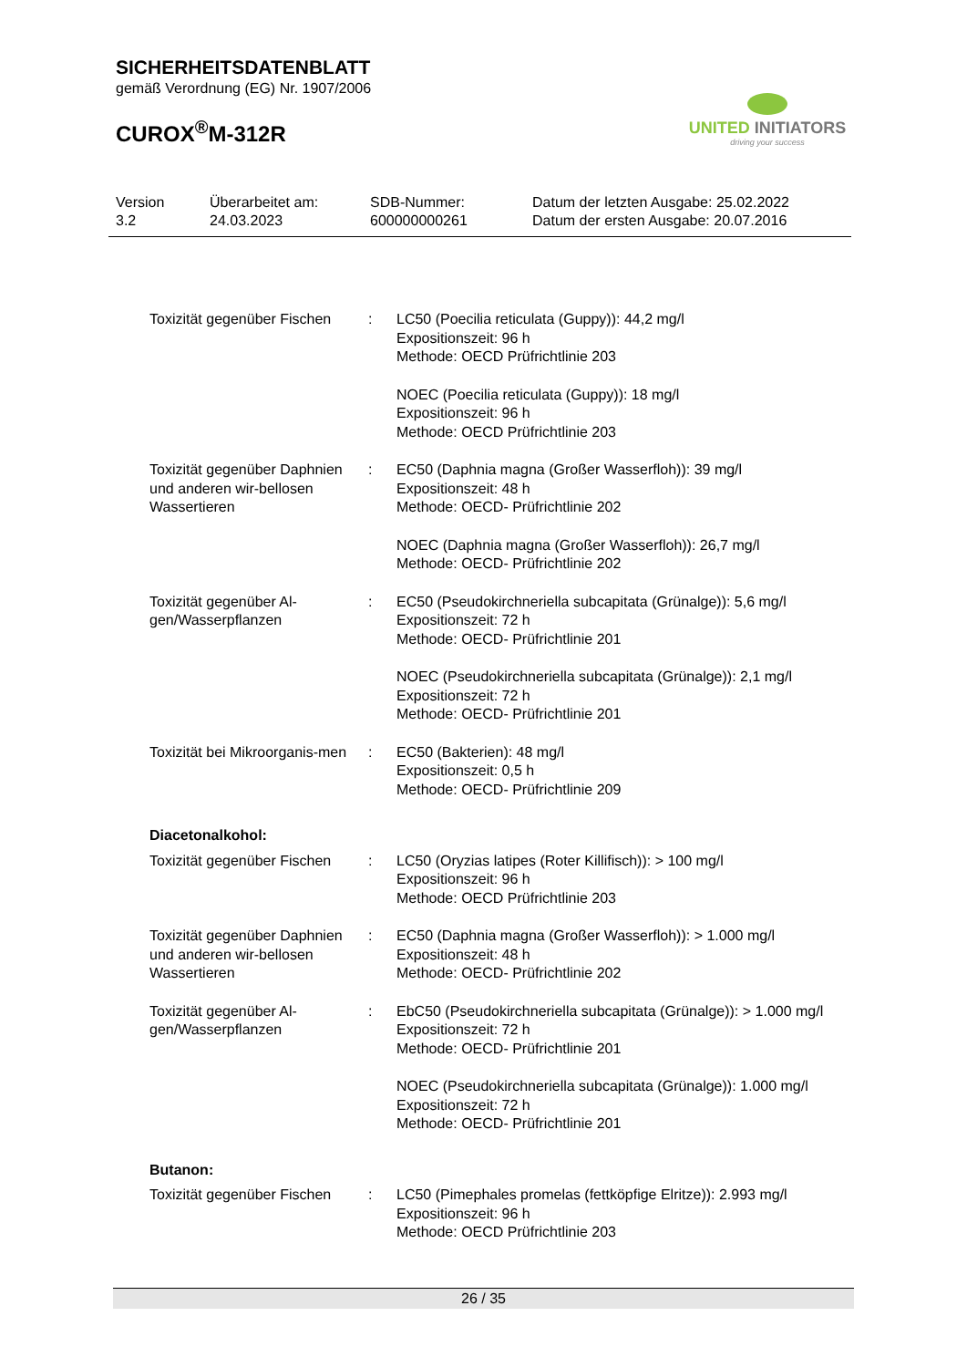SICHERHEITSDATENBLATT
gemäß Verordnung (EG) Nr. 1907/2006
CUROX<sup>®</sup>M-312R
UNITED INITIATORS
driving your success
Version
3.2
Überarbeitet am:
24.03.2023
SDB-Nummer:
600000000261
Datum der letzten Ausgabe: 25.02.2022
Datum der ersten Ausgabe: 20.07.2016
Toxizität gegenüber Fischen
: LC50 (Poecilia reticulata (Guppy)): 44,2 mg/l
Expositionszeit: 96 h
Methode: OECD Prüfrichtlinie 203
NOEC (Poecilia reticulata (Guppy)): 18 mg/l
Expositionszeit: 96 h
Methode: OECD Prüfrichtlinie 203
Toxizität gegenüber Daphnien und anderen wir-bellosen Wassertieren
: EC50 (Daphnia magna (Großer Wasserfloh)): 39 mg/l
Expositionszeit: 48 h
Methode: OECD- Prüfrichtlinie 202
NOEC (Daphnia magna (Großer Wasserfloh)): 26,7 mg/l
Methode: OECD- Prüfrichtlinie 202
Toxizität gegenüber Al-gen/Wasserpflanzen
: EC50 (Pseudokirchneriella subcapitata (Grünalge)): 5,6 mg/l
Expositionszeit: 72 h
Methode: OECD- Prüfrichtlinie 201
NOEC (Pseudokirchneriella subcapitata (Grünalge)): 2,1 mg/l
Expositionszeit: 72 h
Methode: OECD- Prüfrichtlinie 201
Toxizität bei Mikroorganis-men
: EC50 (Bakterien): 48 mg/l
Expositionszeit: 0,5 h
Methode: OECD- Prüfrichtlinie 209
Diacetonalkohol:
Toxizität gegenüber Fischen
: LC50 (Oryzias latipes (Roter Killifisch)): > 100 mg/l
Expositionszeit: 96 h
Methode: OECD Prüfrichtlinie 203
Toxizität gegenüber Daphnien und anderen wir-bellosen Wassertieren
: EC50 (Daphnia magna (Großer Wasserfloh)): > 1.000 mg/l
Expositionszeit: 48 h
Methode: OECD- Prüfrichtlinie 202
Toxizität gegenüber Al-gen/Wasserpflanzen
: EbC50 (Pseudokirchneriella subcapitata (Grünalge)): > 1.000 mg/l
Expositionszeit: 72 h
Methode: OECD- Prüfrichtlinie 201
NOEC (Pseudokirchneriella subcapitata (Grünalge)): 1.000 mg/l
Expositionszeit: 72 h
Methode: OECD- Prüfrichtlinie 201
Butanon:
Toxizität gegenüber Fischen
: LC50 (Pimephales promelas (fettköpfige Elritze)): 2.993 mg/l
Expositionszeit: 96 h
Methode: OECD Prüfrichtlinie 203
26 / 35